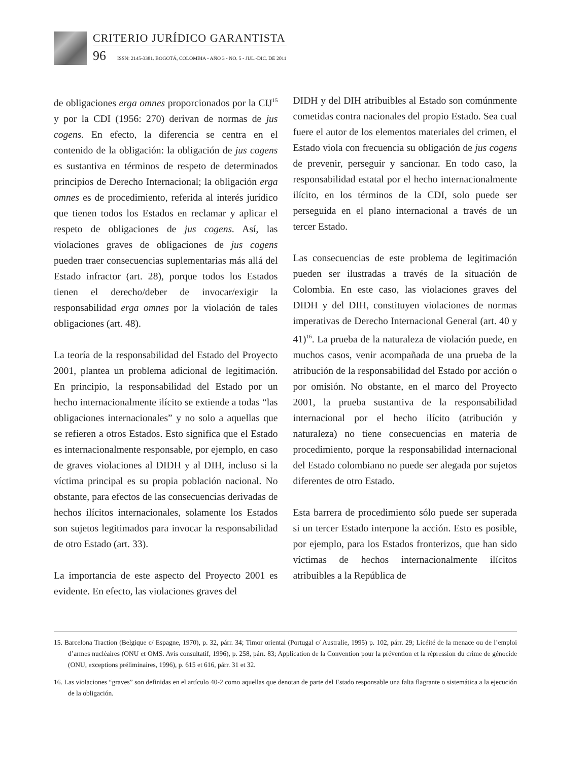CRITERIO JURÍDICO GARANTISTA
96 ISSN: 2145-3381. BOGOTÁ, COLOMBIA - AÑO 3 - NO. 5 - JUL.-DIC. DE 2011
de obligaciones erga omnes proporcionados por la CIJ<sup>15</sup> y por la CDI (1956: 270) derivan de normas de jus cogens. En efecto, la diferencia se centra en el contenido de la obligación: la obligación de jus cogens es sustantiva en términos de respeto de determinados principios de Derecho Internacional; la obligación erga omnes es de procedimiento, referida al interés jurídico que tienen todos los Estados en reclamar y aplicar el respeto de obligaciones de jus cogens. Así, las violaciones graves de obligaciones de jus cogens pueden traer consecuencias suplementarias más allá del Estado infractor (art. 28), porque todos los Estados tienen el derecho/deber de invocar/exigir la responsabilidad erga omnes por la violación de tales obligaciones (art. 48).
La teoría de la responsabilidad del Estado del Proyecto 2001, plantea un problema adicional de legitimación. En principio, la responsabilidad del Estado por un hecho internacionalmente ilícito se extiende a todas “las obligaciones internacionales” y no solo a aquellas que se refieren a otros Estados. Esto significa que el Estado es internacionalmente responsable, por ejemplo, en caso de graves violaciones al DIDH y al DIH, incluso si la víctima principal es su propia población nacional. No obstante, para efectos de las consecuencias derivadas de hechos ilícitos internacionales, solamente los Estados son sujetos legitimados para invocar la responsabilidad de otro Estado (art. 33).
La importancia de este aspecto del Proyecto 2001 es evidente. En efecto, las violaciones graves del
DIDH y del DIH atribuibles al Estado son comúnmente cometidas contra nacionales del propio Estado. Sea cual fuere el autor de los elementos materiales del crimen, el Estado viola con frecuencia su obligación de jus cogens de prevenir, perseguir y sancionar. En todo caso, la responsabilidad estatal por el hecho internacionalmente ilícito, en los términos de la CDI, solo puede ser perseguida en el plano internacional a través de un tercer Estado.
Las consecuencias de este problema de legitimación pueden ser ilustradas a través de la situación de Colombia. En este caso, las violaciones graves del DIDH y del DIH, constituyen violaciones de normas imperativas de Derecho Internacional General (art. 40 y 41)<sup>16</sup>. La prueba de la naturaleza de violación puede, en muchos casos, venir acompañada de una prueba de la atribución de la responsabilidad del Estado por acción o por omisión. No obstante, en el marco del Proyecto 2001, la prueba sustantiva de la responsabilidad internacional por el hecho ilícito (atribución y naturaleza) no tiene consecuencias en materia de procedimiento, porque la responsabilidad internacional del Estado colombiano no puede ser alegada por sujetos diferentes de otro Estado.
Esta barrera de procedimiento sólo puede ser superada si un tercer Estado interpone la acción. Esto es posible, por ejemplo, para los Estados fronterizos, que han sido víctimas de hechos internacionalmente ilícitos atribuibles a la República de
15. Barcelona Traction (Belgique c/ Espagne, 1970), p. 32, párr. 34; Timor oriental (Portugal c/ Australie, 1995) p. 102, párr. 29; Licéité de la menace ou de l’emploi d’armes nucléaires (ONU et OMS. Avis consultatif, 1996), p. 258, párr. 83; Application de la Convention pour la prévention et la répression du crime de génocide (ONU, exceptions préliminaires, 1996), p. 615 et 616, párr. 31 et 32.
16. Las violaciones “graves” son definidas en el artículo 40-2 como aquellas que denotan de parte del Estado responsable una falta flagrante o sistemática a la ejecución de la obligación.